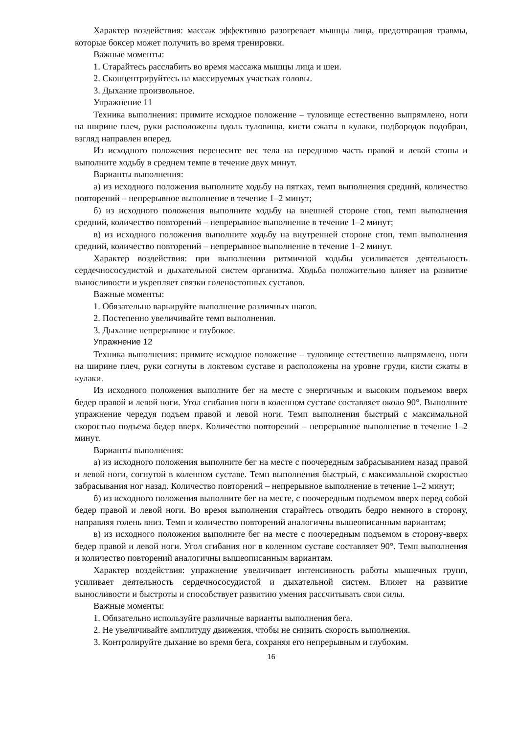Характер воздействия: массаж эффективно разогревает мышцы лица, предотвращая травмы, которые боксер может получить во время тренировки.
Важные моменты:
1. Старайтесь расслабить во время массажа мышцы лица и шеи.
2. Сконцентрируйтесь на массируемых участках головы.
3. Дыхание произвольное.
Упражнение 11
Техника выполнения: примите исходное положение – туловище естественно выпрямлено, ноги на ширине плеч, руки расположены вдоль туловища, кисти сжаты в кулаки, подбородок подобран, взгляд направлен вперед.
Из исходного положения перенесите вес тела на переднюю часть правой и левой стопы и выполните ходьбу в среднем темпе в течение двух минут.
Варианты выполнения:
а) из исходного положения выполните ходьбу на пятках, темп выполнения средний, количество повторений – непрерывное выполнение в течение 1–2 минут;
б) из исходного положения выполните ходьбу на внешней стороне стоп, темп выполнения средний, количество повторений – непрерывное выполнение в течение 1–2 минут;
в) из исходного положения выполните ходьбу на внутренней стороне стоп, темп выполнения средний, количество повторений – непрерывное выполнение в течение 1–2 минут.
Характер воздействия: при выполнении ритмичной ходьбы усиливается деятельность сердечнососудистой и дыхательной систем организма. Ходьба положительно влияет на развитие выносливости и укрепляет связки голеностопных суставов.
Важные моменты:
1. Обязательно варьируйте выполнение различных шагов.
2. Постепенно увеличивайте темп выполнения.
3. Дыхание непрерывное и глубокое.
Упражнение 12
Техника выполнения: примите исходное положение – туловище естественно выпрямлено, ноги на ширине плеч, руки согнуты в локтевом суставе и расположены на уровне груди, кисти сжаты в кулаки.
Из исходного положения выполните бег на месте с энергичным и высоким подъемом вверх бедер правой и левой ноги. Угол сгибания ноги в коленном суставе составляет около 90°. Выполните упражнение чередуя подъем правой и левой ноги. Темп выполнения быстрый с максимальной скоростью подъема бедер вверх. Количество повторений – непрерывное выполнение в течение 1–2 минут.
Варианты выполнения:
а) из исходного положения выполните бег на месте с поочередным забрасыванием назад правой и левой ноги, согнутой в коленном суставе. Темп выполнения быстрый, с максимальной скоростью забрасывания ног назад. Количество повторений – непрерывное выполнение в течение 1–2 минут;
б) из исходного положения выполните бег на месте, с поочередным подъемом вверх перед собой бедер правой и левой ноги. Во время выполнения старайтесь отводить бедро немного в сторону, направляя голень вниз. Темп и количество повторений аналогичны вышеописанным вариантам;
в) из исходного положения выполните бег на месте с поочередным подъемом в сторону-вверх бедер правой и левой ноги. Угол сгибания ног в коленном суставе составляет 90°. Темп выполнения и количество повторений аналогичны вышеописанным вариантам.
Характер воздействия: упражнение увеличивает интенсивность работы мышечных групп, усиливает деятельность сердечнососудистой и дыхательной систем. Влияет на развитие выносливости и быстроты и способствует развитию умения рассчитывать свои силы.
Важные моменты:
1. Обязательно используйте различные варианты выполнения бега.
2. Не увеличивайте амплитуду движения, чтобы не снизить скорость выполнения.
3. Контролируйте дыхание во время бега, сохраняя его непрерывным и глубоким.
16